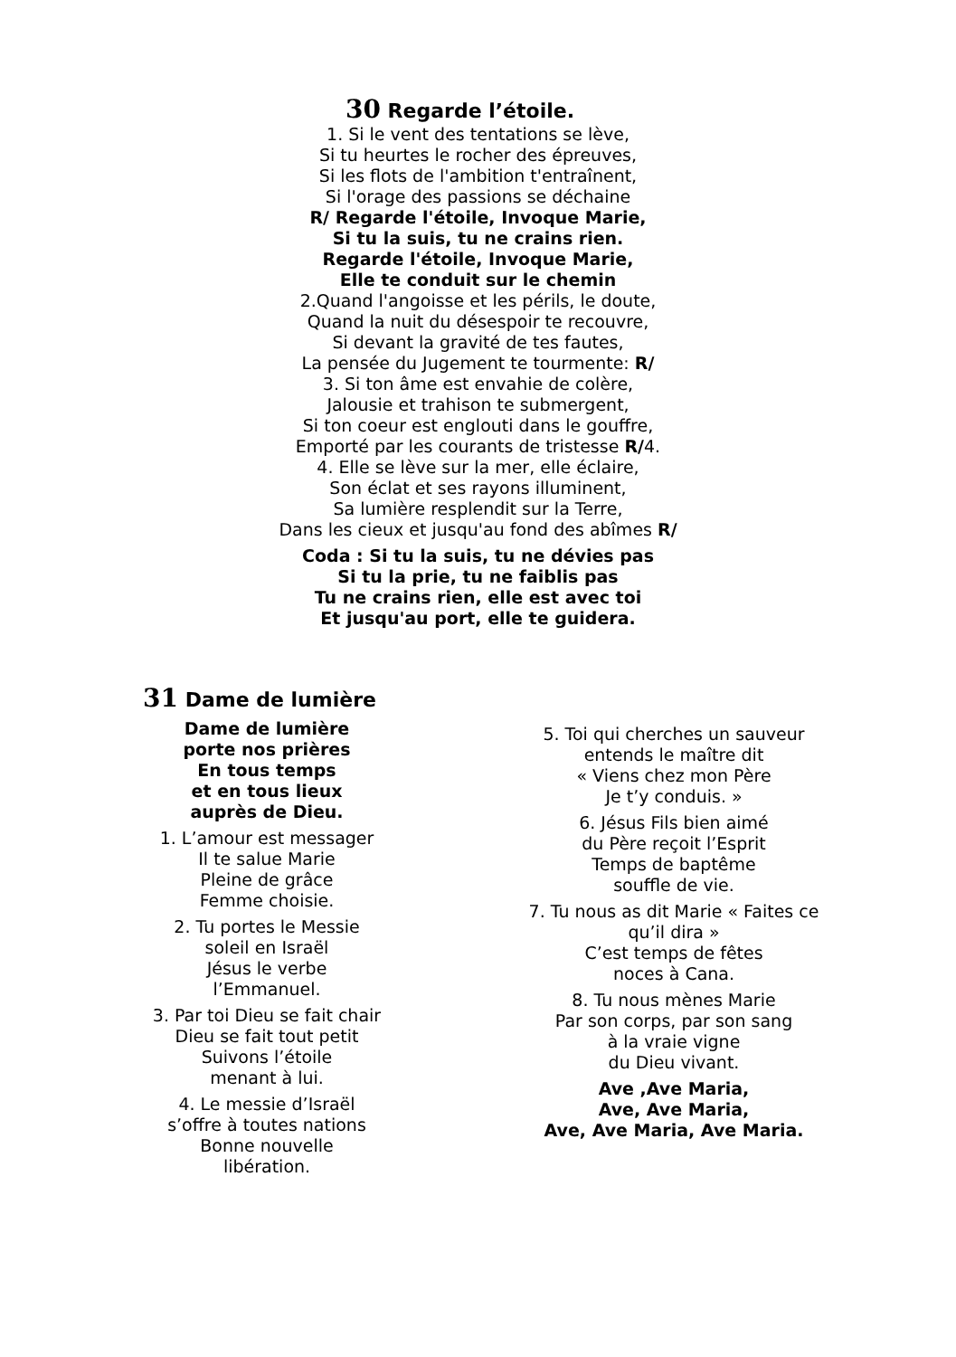30 Regarde l’étoile.
1. Si le vent des tentations se lève,
Si tu heurtes le rocher des épreuves,
Si les flots de l'ambition t'entraînent,
Si l'orage des passions se déchaine
R/ Regarde l'étoile, Invoque Marie,
Si tu la suis, tu ne crains rien.
Regarde l'étoile, Invoque Marie,
Elle te conduit sur le chemin
2.Quand l'angoisse et les périls, le doute,
Quand la nuit du désespoir te recouvre,
Si devant la gravité de tes fautes,
La pensée du Jugement te tourmente: R/
3. Si ton âme est envahie de colère,
Jalousie et trahison te submergent,
Si ton coeur est englouti dans le gouffre,
Emporté par les courants de tristesse R/4.
4. Elle se lève sur la mer, elle éclaire,
Son éclat et ses rayons illuminent,
Sa lumière resplendit sur la Terre,
Dans les cieux et jusqu'au fond des abîmes R/
Coda : Si tu la suis, tu ne dévies pas
Si tu la prie, tu ne faiblis pas
Tu ne crains rien, elle est avec toi
Et jusqu'au port, elle te guidera.
31 Dame de lumière
Dame de lumière
porte nos prières
En tous temps
et en tous lieux
auprès de Dieu.
1. L’amour est messager
Il te salue Marie
Pleine de grâce
Femme choisie.
2. Tu portes le Messie
soleil en Israël
Jésus le verbe
l’Emmanuel.
3. Par toi Dieu se fait chair
Dieu se fait tout petit
Suivons l’étoile
menant à lui.
4. Le messie d’Israël
s’offre à toutes nations
Bonne nouvelle
libération.
5. Toi qui cherches un sauveur
entends le maître dit
« Viens chez mon Père
Je t’y conduis. »
6. Jésus Fils bien aimé
du Père reçoit l’Esprit
Temps de baptême
souffle de vie.
7. Tu nous as dit Marie « Faites ce
qu’il dira »
C’est temps de fêtes
noces à Cana.
8. Tu nous mènes Marie
Par son corps, par son sang
à la vraie vigne
du Dieu vivant.
Ave ,Ave Maria,
Ave, Ave Maria,
Ave, Ave Maria, Ave Maria.